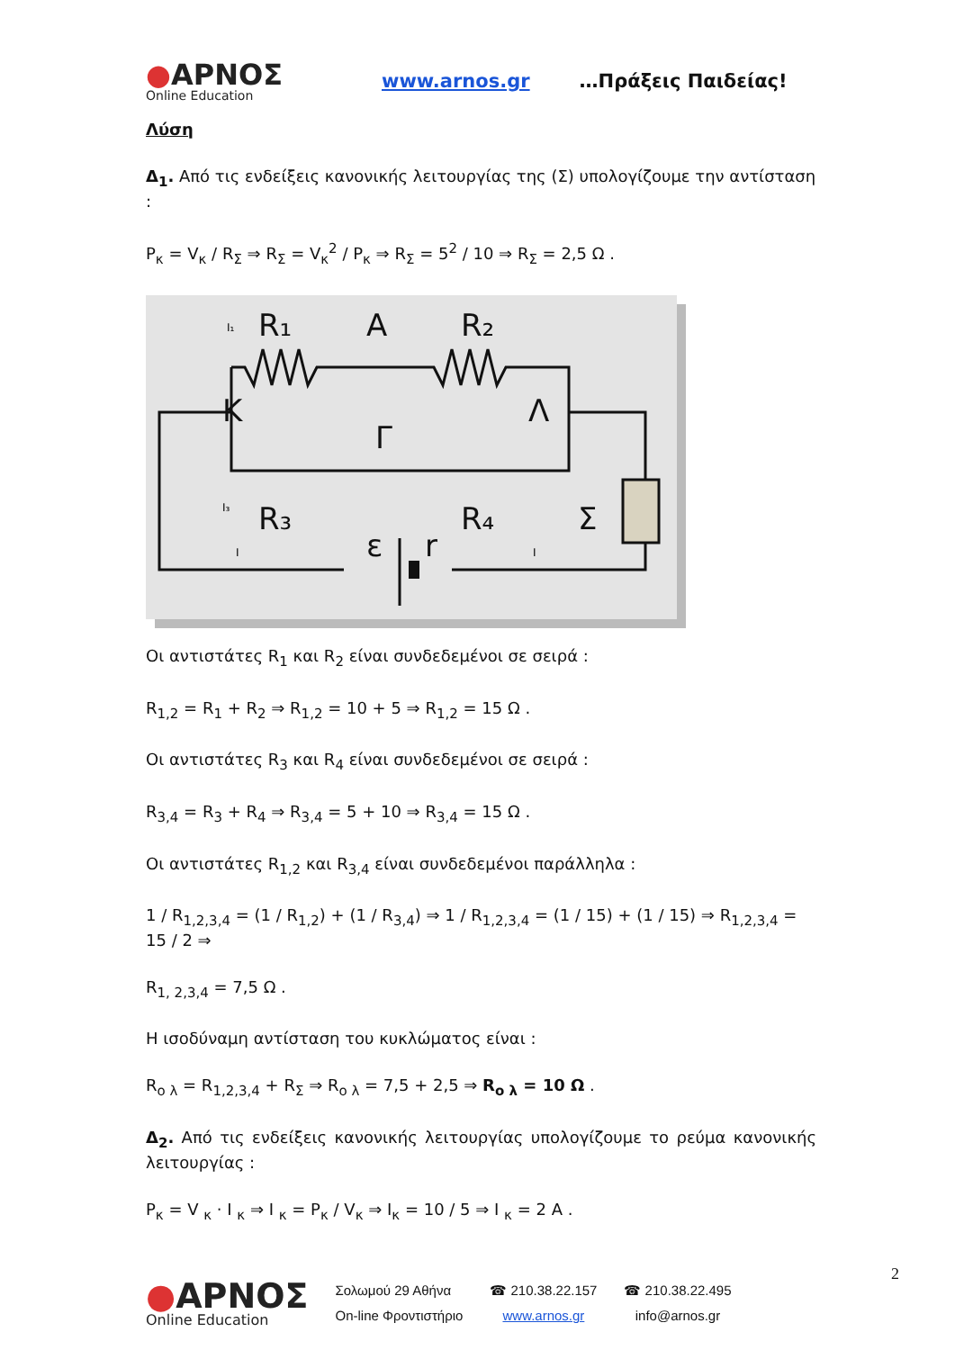●ΑΡΝΟΣ
Online Education
www.arnos.gr …Πράξεις Παιδείας!
Λύση
Δ<sub>1</sub>. Από τις ενδείξεις κανονικής λειτουργίας της (Σ) υπολογίζουμε την αντίσταση :
P<sub>κ</sub> = V<sub>κ</sub> / R<sub>Σ</sub> ⇒ R<sub>Σ</sub> = V<sub>κ</sub><sup>2</sup> / P<sub>κ</sub> ⇒ R<sub>Σ</sub> = 5<sup>2</sup> / 10 ⇒ R<sub>Σ</sub> = 2,5 Ω .
R₁
A
R₂
K
Λ
Γ
R₃
R₄
Σ
ε
r
I₁
I₃
I
I
Οι αντιστάτες R<sub>1</sub> και R<sub>2</sub> είναι συνδεδεμένοι σε σειρά :
R<sub>1,2</sub> = R<sub>1</sub> + R<sub>2</sub> ⇒ R<sub>1,2</sub> = 10 + 5 ⇒ R<sub>1,2</sub> = 15 Ω .
Οι αντιστάτες R<sub>3</sub> και R<sub>4</sub> είναι συνδεδεμένοι σε σειρά :
R<sub>3,4</sub> = R<sub>3</sub> + R<sub>4</sub> ⇒ R<sub>3,4</sub> = 5 + 10 ⇒ R<sub>3,4</sub> = 15 Ω .
Οι αντιστάτες R<sub>1,2</sub> και R<sub>3,4</sub> είναι συνδεδεμένοι παράλληλα :
1 / R<sub>1,2,3,4</sub> = (1 / R<sub>1,2</sub>) + (1 / R<sub>3,4</sub>) ⇒ 1 / R<sub>1,2,3,4</sub> = (1 / 15) + (1 / 15) ⇒ R<sub>1,2,3,4</sub> = 15 / 2 ⇒
R<sub>1, 2,3,4</sub> = 7,5 Ω .
Η ισοδύναμη αντίσταση του κυκλώματος είναι :
R<sub>ο λ</sub> = R<sub>1,2,3,4</sub> + R<sub>Σ</sub> ⇒ R<sub>ο λ</sub> = 7,5 + 2,5 ⇒ R<sub>ο λ</sub> = 10 Ω .
Δ<sub>2</sub>. Από τις ενδείξεις κανονικής λειτουργίας υπολογίζουμε το ρεύμα κανονικής λειτουργίας :
P<sub>κ</sub> = V <sub>κ</sub> · I <sub>κ</sub> ⇒ I <sub>κ</sub> = P<sub>κ</sub> / V<sub>κ</sub> ⇒ I<sub>κ</sub> = 10 / 5 ⇒ I <sub>κ</sub> = 2 A .
●ΑΡΝΟΣ
Online Education
Σολωμού 29 Αθήνα
On-line Φροντιστήριο
☎ 210.38.22.157
www.arnos.gr
☎ 210.38.22.495
info@arnos.gr
2